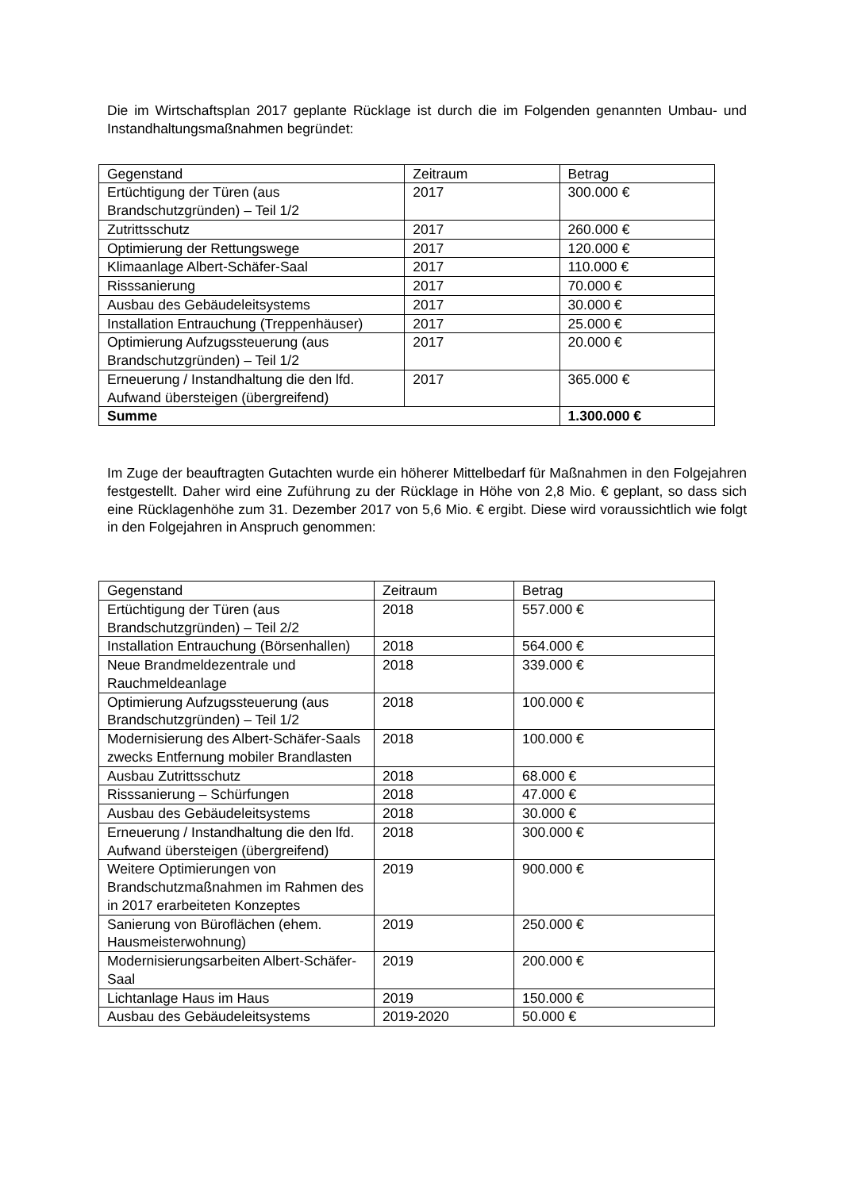Die im Wirtschaftsplan 2017 geplante Rücklage ist durch die im Folgenden genannten Umbau- und Instandhaltungsmaßnahmen begründet:
| Gegenstand | Zeitraum | Betrag |
| --- | --- | --- |
| Ertüchtigung der Türen (aus Brandschutzgründen) – Teil 1/2 | 2017 | 300.000 € |
| Zutrittsschutz | 2017 | 260.000 € |
| Optimierung der Rettungswege | 2017 | 120.000 € |
| Klimaanlage Albert-Schäfer-Saal | 2017 | 110.000 € |
| Risssanierung | 2017 | 70.000 € |
| Ausbau des Gebäudeleitsystems | 2017 | 30.000 € |
| Installation Entrauchung (Treppenhäuser) | 2017 | 25.000 € |
| Optimierung Aufzugssteuerung (aus Brandschutzgründen) – Teil 1/2 | 2017 | 20.000 € |
| Erneuerung / Instandhaltung die den lfd. Aufwand übersteigen (übergreifend) | 2017 | 365.000 € |
| Summe | | 1.300.000 € |
Im Zuge der beauftragten Gutachten wurde ein höherer Mittelbedarf für Maßnahmen in den Folgejahren festgestellt. Daher wird eine Zuführung zu der Rücklage in Höhe von 2,8 Mio. € geplant, so dass sich eine Rücklagenhöhe zum 31. Dezember 2017 von 5,6 Mio. € ergibt. Diese wird voraussichtlich wie folgt in den Folgejahren in Anspruch genommen:
| Gegenstand | Zeitraum | Betrag |
| --- | --- | --- |
| Ertüchtigung der Türen (aus Brandschutzgründen) – Teil 2/2 | 2018 | 557.000 € |
| Installation Entrauchung (Börsenhallen) | 2018 | 564.000 € |
| Neue Brandmeldezentrale und Rauchmeldeanlage | 2018 | 339.000 € |
| Optimierung Aufzugssteuerung (aus Brandschutzgründen) – Teil 1/2 | 2018 | 100.000 € |
| Modernisierung des Albert-Schäfer-Saals zwecks Entfernung mobiler Brandlasten | 2018 | 100.000 € |
| Ausbau Zutrittsschutz | 2018 | 68.000 € |
| Risssanierung – Schürfungen | 2018 | 47.000 € |
| Ausbau des Gebäudeleitsystems | 2018 | 30.000 € |
| Erneuerung / Instandhaltung die den lfd. Aufwand übersteigen (übergreifend) | 2018 | 300.000 € |
| Weitere Optimierungen von Brandschutzmaßnahmen im Rahmen des in 2017 erarbeiteten Konzeptes | 2019 | 900.000 € |
| Sanierung von Büroflächen (ehem. Hausmeisterwohnung) | 2019 | 250.000 € |
| Modernisierungsarbeiten Albert-Schäfer-Saal | 2019 | 200.000 € |
| Lichtanlage Haus im Haus | 2019 | 150.000 € |
| Ausbau des Gebäudeleitsystems | 2019-2020 | 50.000 € |